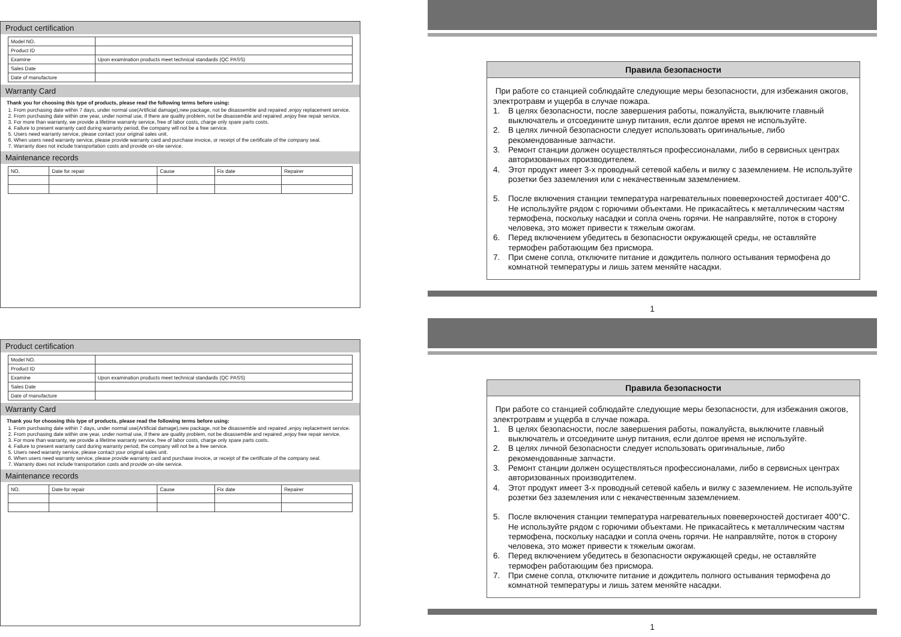Product certification
| Model NO. | |
| Product ID | |
| Examine | Upon examination products meet technical standards (QC PASS) |
| Sales Date | |
| Date of manufacture | |
Warranty Card
Thank you for choosing this type of products, please read the following terms before using:
1. From purchasing date within 7 days, under normal use(Artificial damage),new package, not be disassemble and repaired ,enjoy replacement service.
2. From purchasing date within one year, under normal use, if there are quality problem, not be disassemble and repaired ,enjoy free repair service.
3. For more than warranty, we provide a lifetime warranty service, free of labor costs, charge only spare parts costs.
4. Failure to present warranty card during warranty period, the company will not be a free service.
5. Users need warranty service, please contact your original sales unit.
6. When users need warranty service, please provide warranty card and purchase invoice, or receipt of the certificate of the company seal.
7. Warranty does not include transportation costs and provide on-site service.
Maintenance records
| NO. | Date for repair | Cause | Fix date | Repairer |
| --- | --- | --- | --- | --- |
Product certification
| Model NO. | |
| Product ID | |
| Examine | Upon examination products meet technical standards (QC PASS) |
| Sales Date | |
| Date of manufacture | |
Warranty Card
Thank you for choosing this type of products, please read the following terms before using:
1. From purchasing date within 7 days, under normal use(Artificial damage),new package, not be disassemble and repaired ,enjoy replacement service.
2. From purchasing date within one year, under normal use, if there are quality problem, not be disassemble and repaired ,enjoy free repair service.
3. For more than warranty, we provide a lifetime warranty service, free of labor costs, charge only spare parts costs.
4. Failure to present warranty card during warranty period, the company will not be a free service.
5. Users need warranty service, please contact your original sales unit.
6. When users need warranty service, please provide warranty card and purchase invoice, or receipt of the certificate of the company seal.
7. Warranty does not include transportation costs and provide on-site service.
Maintenance records
| NO. | Date for repair | Cause | Fix date | Repairer |
| --- | --- | --- | --- | --- |
Правила безопасности
При работе со станцией соблюдайте следующие меры безопасности, для избежания ожогов, электротравм и ущерба в случае пожара.
1. В целях безопасности, после завершения работы, пожалуйста, выключите главный выключатель и отсоедините шнур питания, если долгое время не используйте.
2. В целях личной безопасности следует использовать оригинальные, либо рекомендованные запчасти.
3. Ремонт станции должен осуществляться профессионалами, либо в сервисных центрах авторизованных производителем.
4. Этот продукт имеет 3-х проводный сетевой кабель и вилку с заземлением. Не используйте розетки без заземления или с некачественным заземлением.
5. После включения станции температура нагревательных повеверхностей достигает 400°С. Не используйте рядом с горючими объектами. Не прикасайтесь к металлическим частям термофена, поскольку насадки и сопла очень горячи. Не направляйте, поток в сторону человека, это может привести к тяжелым ожогам.
6. Перед включением убедитесь в безопасности окружающей среды, не оставляйте термофен работающим без присмора.
7. При смене сопла, отключите питание и дождитель полного остывания термофена до комнатной температуры и лишь затем меняйте насадки.
1
Правила безопасности
При работе со станцией соблюдайте следующие меры безопасности, для избежания ожогов, электротравм и ущерба в случае пожара.
1. В целях безопасности, после завершения работы, пожалуйста, выключите главный выключатель и отсоедините шнур питания, если долгое время не используйте.
2. В целях личной безопасности следует использовать оригинальные, либо рекомендованные запчасти.
3. Ремонт станции должен осуществляться профессионалами, либо в сервисных центрах авторизованных производителем.
4. Этот продукт имеет 3-х проводный сетевой кабель и вилку с заземлением. Не используйте розетки без заземления или с некачественным заземлением.
5. После включения станции температура нагревательных повеверхностей достигает 400°С. Не используйте рядом с горючими объектами. Не прикасайтесь к металлическим частям термофена, поскольку насадки и сопла очень горячи. Не направляйте, поток в сторону человека, это может привести к тяжелым ожогам.
6. Перед включением убедитесь в безопасности окружающей среды, не оставляйте термофен работающим без присмора.
7. При смене сопла, отключите питание и дождитель полного остывания термофена до комнатной температуры и лишь затем меняйте насадки.
1